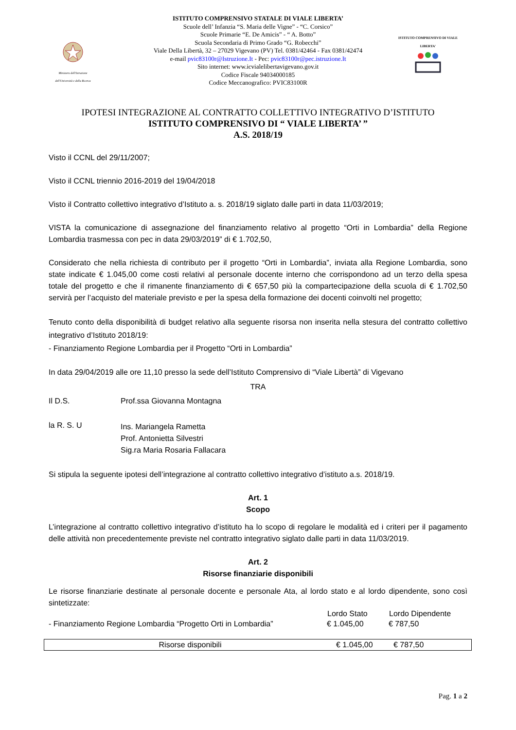Ministero dell'Istruzione dell'Università e della Ricerca
ISTITUTO COMPRENSIVO DI VIALE LIBERTA'
ISTITUTO COMPRENSIVO STATALE DI VIALE LIBERTA’
Scuole dell’ Infanzia “S. Maria delle Vigne” - “C. Corsico”
Scuole Primarie “E. De Amicis” - “ A. Botto”
Scuola Secondaria di Primo Grado “G. Robecchi”
Viale Della Libertà, 32 – 27029 Vigevano (PV) Tel. 0381/42464 - Fax 0381/42474
e-mail pvic83100r@Istruzione.It - Pec: pvic83100r@pec.istruzione.It
Sito internet: www.icvialelibertavigevano.gov.it
Codice Fiscale 94034000185
Codice Meccanografico: PVIC83100R
IPOTESI INTEGRAZIONE AL CONTRATTO COLLETTIVO INTEGRATIVO D’ISTITUTO
ISTITUTO COMPRENSIVO DI “ VIALE LIBERTA’ ”
A.S. 2018/19
Visto il CCNL del 29/11/2007;
Visto il CCNL triennio 2016-2019 del 19/04/2018
Visto il Contratto collettivo integrativo d’Istituto a. s. 2018/19 siglato dalle parti in data 11/03/2019;
VISTA la comunicazione di assegnazione del finanziamento relativo al progetto “Orti in Lombardia” della Regione Lombardia trasmessa con pec in data 29/03/2019” di € 1.702,50,
Considerato che nella richiesta di contributo per il progetto “Orti in Lombardia”, inviata alla Regione Lombardia, sono state indicate € 1.045,00 come costi relativi al personale docente interno che corrispondono ad un terzo della spesa totale del progetto e che il rimanente finanziamento di € 657,50 più la compartecipazione della scuola di € 1.702,50 servirà per l’acquisto del materiale previsto e per la spesa della formazione dei docenti coinvolti nel progetto;
Tenuto conto della disponibilità di budget relativo alla seguente risorsa non inserita nella stesura del contratto collettivo integrativo d’Istituto 2018/19:
- Finanziamento Regione Lombardia per il Progetto “Orti in Lombardia”
In data 29/04/2019 alle ore 11,10 presso la sede dell’Istituto Comprensivo di “Viale Libertà” di Vigevano
TRA
| Il D.S. | Prof.ssa Giovanna Montagna |
| la R. S. U | Ins. Mariangela Rametta Prof. Antonietta Silvestri Sig.ra Maria Rosaria Fallacara |
Si stipula la seguente ipotesi dell’integrazione al contratto collettivo integrativo d’istituto a.s. 2018/19.
Art. 1
Scopo
L’integrazione al contratto collettivo integrativo d’istituto ha lo scopo di regolare le modalità ed i criteri per il pagamento delle attività non precedentemente previste nel contratto integrativo siglato dalle parti in data 11/03/2019.
Art. 2
Risorse finanziarie disponibili
Le risorse finanziarie destinate al personale docente e personale Ata, al lordo stato e al lordo dipendente, sono così sintetizzate:
| | Lordo Stato | Lordo Dipendente |
| - Finanziamento Regione Lombardia “Progetto Orti in Lombardia” | € 1.045,00 | € 787,50 |
| Risorse disponibili | € 1.045,00 | € 787,50 |
Pag. 1 a 2